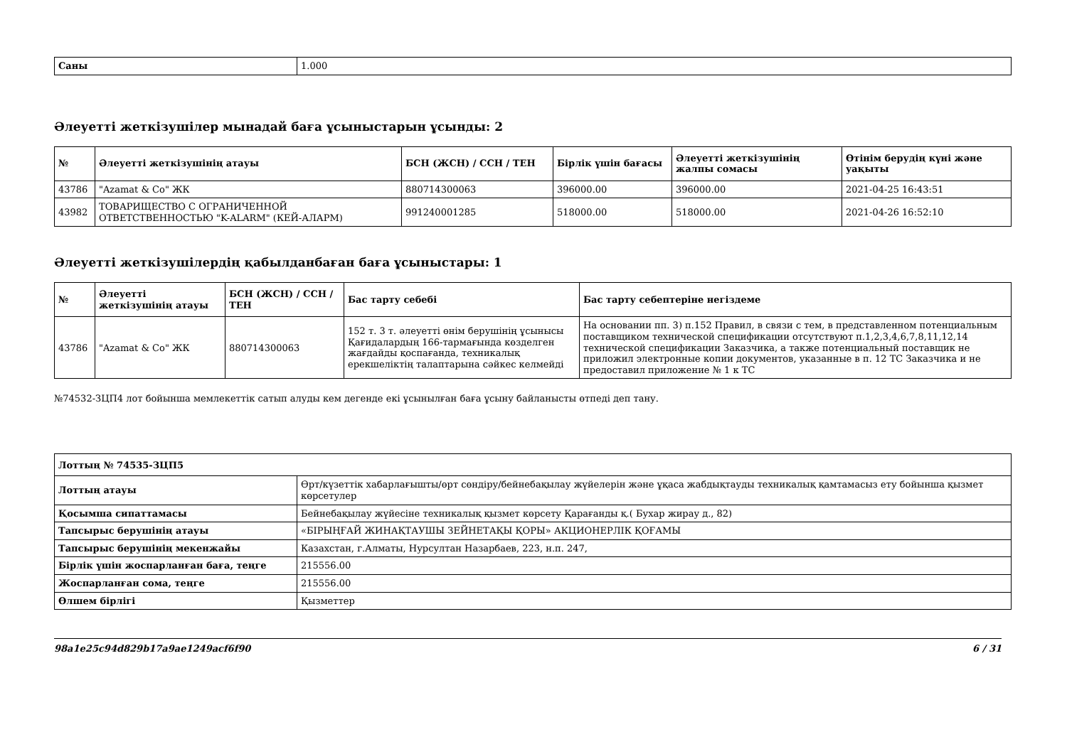| Саны | 1.000 |
Әлеуетті жеткізушілер мынадай баға ұсыныстарын ұсынды: 2
| № | Әлеуетті жеткізушінің атауы | БСН (ЖСН) / ССН / ТЕН | Бірлік үшін бағасы | Әлеуетті жеткізушінің жалпы сомасы | Өтінім берудің күні және уақыты |
| --- | --- | --- | --- | --- | --- |
| 43786 | "Azamat & Co" ЖК | 880714300063 | 396000.00 | 396000.00 | 2021-04-25 16:43:51 |
| 43982 | ТОВАРИЩЕСТВО С ОГРАНИЧЕННОЙ ОТВЕТСТВЕННОСТЬЮ "K-ALARM" (КЕЙ-АЛАРМ) | 991240001285 | 518000.00 | 518000.00 | 2021-04-26 16:52:10 |
Әлеуетті жеткізушілердің қабылданбаған баға ұсыныстары: 1
| № | Әлеуетті жеткізушінің атауы | БСН (ЖСН) / ССН / ТЕН | Бас тарту себебі | Бас тарту себептеріне негіздеме |
| --- | --- | --- | --- | --- |
| 43786 | "Azamat & Co" ЖК | 880714300063 | 152 т. 3 т. әлеуетті өнім берушінің ұсынысы Қағидалардың 166-тармағында көзделген жағдайды қоспағанда, техникалық ерекшеліктің талаптарына сәйкес келмейді | На основании пп. 3) п.152 Правил, в связи с тем, в представленном потенциальным поставщиком технической спецификации отсутствуют п.1,2,3,4,6,7,8,11,12,14 технической спецификации Заказчика, а также потенциальный поставщик не приложил электронные копии документов, указанные в п. 12 ТС Заказчика и не предоставил приложение № 1 к ТС |
№74532-ЗЦП4 лот бойынша мемлекеттік сатып алуды кем дегенде екі ұсынылған баға ұсыну байланысты өтпеді деп тану.
| Лоттың № 74535-ЗЦП5 | |
| --- | --- |
| Лоттың атауы | Өрт/күзеттік хабарлағышты/өрт сөндіру/бейнебақылау жүйелерін және ұқаса жабдықтауды техникалық қамтамасыз ету бойынша қызмет көрсетулер |
| Қосымша сипаттамасы | Бейнебақылау жүйесіне техникалық қызмет көрсету Қарағанды қ.( Бухар жирау д., 82) |
| Тапсырыс берушінің атауы | «БІРЫҢҒАЙ ЖИНАҚТАУШЫ ЗЕЙНЕТАҚЫ ҚОРЫ» АКЦИОНЕРЛІК ҚОҒАМЫ |
| Тапсырыс берушінің мекенжайы | Казахстан, г.Алматы, Нурсултан Назарбаев, 223, н.п. 247, |
| Бірлік үшін жоспарланған баға, теңге | 215556.00 |
| Жоспарланған сома, теңге | 215556.00 |
| Өлшем бірлігі | Қызметтер |
98a1e25c94d829b17a9ae1249acf6f90 6 / 31